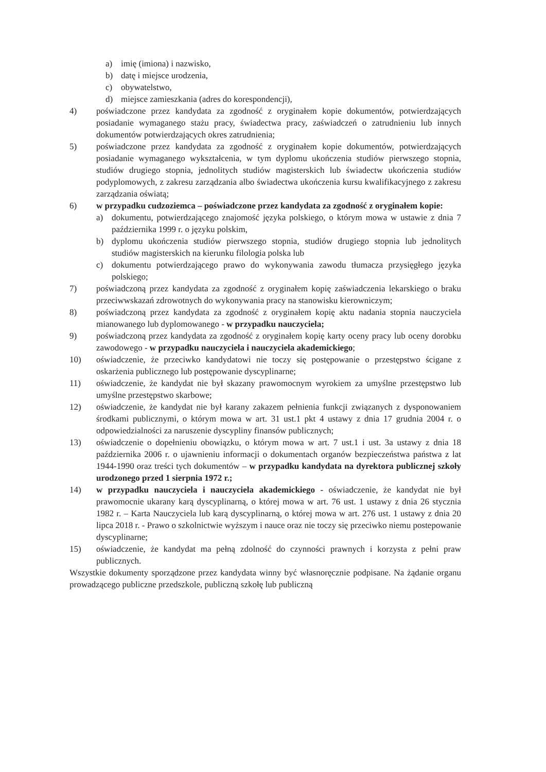a) imię (imiona) i nazwisko,
b) datę i miejsce urodzenia,
c) obywatelstwo,
d) miejsce zamieszkania (adres do korespondencji),
4) poświadczone przez kandydata za zgodność z oryginałem kopie dokumentów, potwierdzających posiadanie wymaganego stażu pracy, świadectwa pracy, zaświadczeń o zatrudnieniu lub innych dokumentów potwierdzających okres zatrudnienia;
5) poświadczone przez kandydata za zgodność z oryginałem kopie dokumentów, potwierdzających posiadanie wymaganego wykształcenia, w tym dyplomu ukończenia studiów pierwszego stopnia, studiów drugiego stopnia, jednolitych studiów magisterskich lub świadectw ukończenia studiów podyplomowych, z zakresu zarządzania albo świadectwa ukończenia kursu kwalifikacyjnego z zakresu zarządzania oświatą;
6) w przypadku cudzoziemca – poświadczone przez kandydata za zgodność z oryginałem kopie:
a) dokumentu, potwierdzającego znajomość języka polskiego, o którym mowa w ustawie z dnia 7 października 1999 r. o języku polskim,
b) dyplomu ukończenia studiów pierwszego stopnia, studiów drugiego stopnia lub jednolitych studiów magisterskich na kierunku filologia polska lub
c) dokumentu potwierdzającego prawo do wykonywania zawodu tłumacza przysięgłego języka polskiego;
7) poświadczoną przez kandydata za zgodność z oryginałem kopię zaświadczenia lekarskiego o braku przeciwwskazań zdrowotnych do wykonywania pracy na stanowisku kierowniczym;
8) poświadczoną przez kandydata za zgodność z oryginałem kopię aktu nadania stopnia nauczyciela mianowanego lub dyplomowanego - w przypadku nauczyciela;
9) poświadczoną przez kandydata za zgodność z oryginałem kopię karty oceny pracy lub oceny dorobku zawodowego - w przypadku nauczyciela i nauczyciela akademickiego;
10) oświadczenie, że przeciwko kandydatowi nie toczy się postępowanie o przestępstwo ścigane z oskarżenia publicznego lub postępowanie dyscyplinarne;
11) oświadczenie, że kandydat nie był skazany prawomocnym wyrokiem za umyślne przestępstwo lub umyślne przestępstwo skarbowe;
12) oświadczenie, że kandydat nie był karany zakazem pełnienia funkcji związanych z dysponowaniem środkami publicznymi, o którym mowa w art. 31 ust.1 pkt 4 ustawy z dnia 17 grudnia 2004 r. o odpowiedzialności za naruszenie dyscypliny finansów publicznych;
13) oświadczenie o dopełnieniu obowiązku, o którym mowa w art. 7 ust.1 i ust. 3a ustawy z dnia 18 października 2006 r. o ujawnieniu informacji o dokumentach organów bezpieczeństwa państwa z lat 1944-1990 oraz treści tych dokumentów – w przypadku kandydata na dyrektora publicznej szkoły urodzonego przed 1 sierpnia 1972 r.;
14) w przypadku nauczyciela i nauczyciela akademickiego - oświadczenie, że kandydat nie był prawomocnie ukarany karą dyscyplinarną, o której mowa w art. 76 ust. 1 ustawy z dnia 26 stycznia 1982 r. – Karta Nauczyciela lub karą dyscyplinarną, o której mowa w art. 276 ust. 1 ustawy z dnia 20 lipca 2018 r. - Prawo o szkolnictwie wyższym i nauce oraz nie toczy się przeciwko niemu postepowanie dyscyplinarne;
15) oświadczenie, że kandydat ma pełną zdolność do czynności prawnych i korzysta z pełni praw publicznych.
Wszystkie dokumenty sporządzone przez kandydata winny być własnoręcznie podpisane. Na żądanie organu prowadzącego publiczne przedszkole, publiczną szkołę lub publiczną